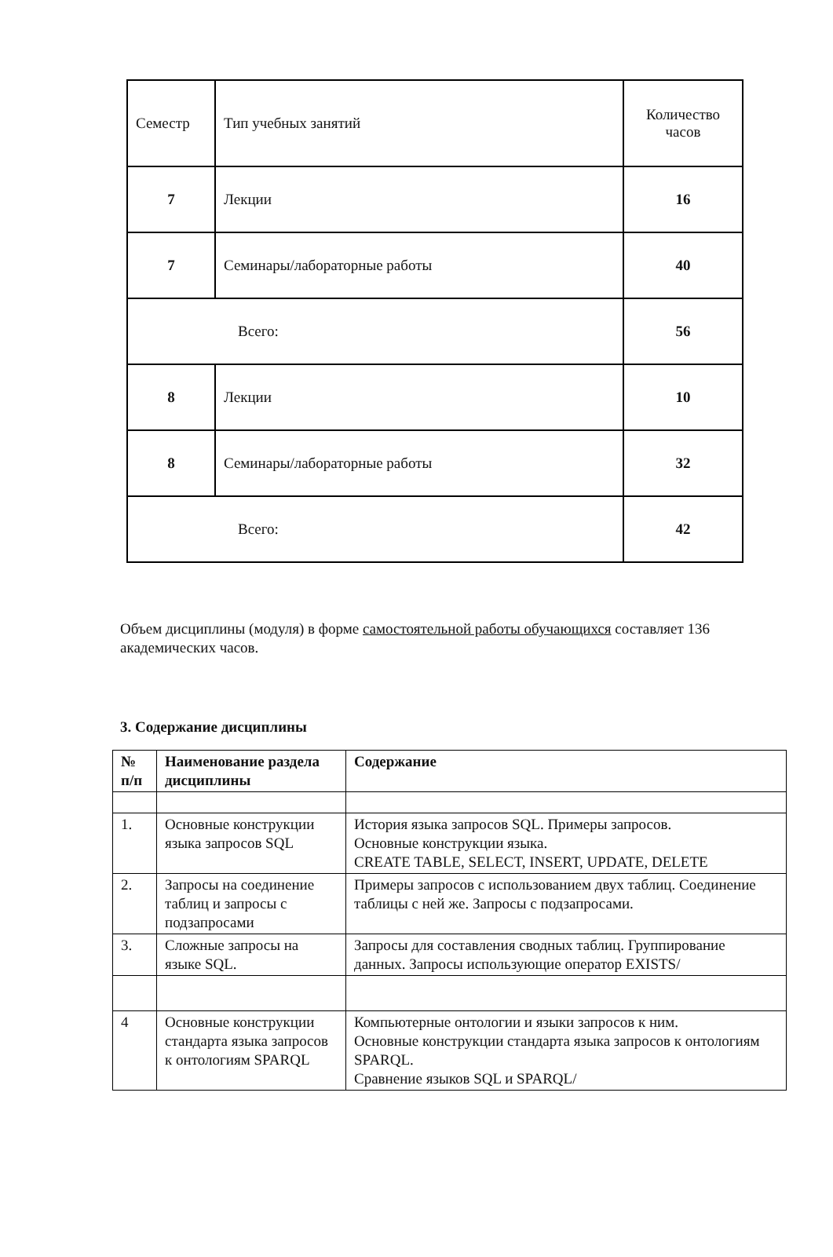| Семестр | Тип учебных занятий | Количество часов |
| 7 | Лекции | 16 |
| 7 | Семинары/лабораторные работы | 40 |
| Всего: | | 56 |
| 8 | Лекции | 10 |
| 8 | Семинары/лабораторные работы | 32 |
| Всего: | | 42 |
Объем дисциплины (модуля) в форме самостоятельной работы обучающихся составляет 136 академических часов.
3. Содержание дисциплины
| № п/п | Наименование раздела дисциплины | Содержание |
| --- | --- | --- |
| 1. | Основные конструкции языка запросов SQL | История языка запросов SQL. Примеры запросов. Основные конструкции языка. CREATE TABLE, SELECT, INSERT, UPDATE, DELETE |
| 2. | Запросы на соединение таблиц и запросы с подзапросами | Примеры запросов с использованием двух таблиц. Соединение таблицы с ней же. Запросы с подзапросами. |
| 3. | Сложные запросы на языке SQL. | Запросы для составления сводных таблиц. Группирование данных. Запросы использующие оператор EXISTS/ |
| 4 | Основные конструкции стандарта языка запросов к онтологиям SPARQL | Компьютерные онтологии и языки запросов к ним. Основные конструкции стандарта языка запросов к онтологиям SPARQL. Сравнение языков SQL и SPARQL/ |